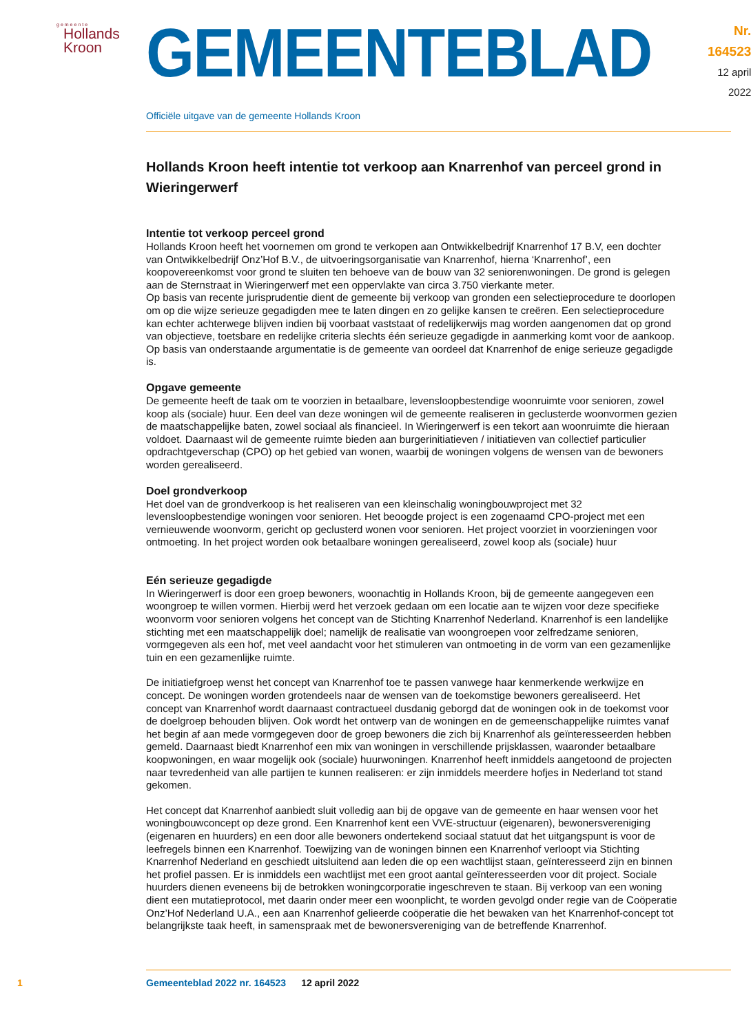gemeente
Hollands
Kroon
GEMEENTEBLAD
Nr. 164523
12 april
2022
Officiële uitgave van de gemeente Hollands Kroon
Hollands Kroon heeft intentie tot verkoop aan Knarrenhof van perceel grond in Wieringerwerf
Intentie tot verkoop perceel grond
Hollands Kroon heeft het voornemen om grond te verkopen aan Ontwikkelbedrijf Knarrenhof 17 B.V, een dochter van Ontwikkelbedrijf Onz’Hof B.V., de uitvoeringsorganisatie van Knarrenhof, hierna ‘Knarrenhof’, een koopovereenkomst voor grond te sluiten ten behoeve van de bouw van 32 seniorenwoningen. De grond is gelegen aan de Sternstraat in Wieringerwerf met een oppervlakte van circa 3.750 vierkante meter.
Op basis van recente jurisprudentie dient de gemeente bij verkoop van gronden een selectieprocedure te doorlopen om op die wijze serieuze gegadigden mee te laten dingen en zo gelijke kansen te creëren. Een selectieprocedure kan echter achterwege blijven indien bij voorbaat vaststaat of redelijkerwijs mag worden aangenomen dat op grond van objectieve, toetsbare en redelijke criteria slechts één serieuze gegadigde in aanmerking komt voor de aankoop. Op basis van onderstaande argumentatie is de gemeente van oordeel dat Knarrenhof de enige serieuze gegadigde is.
Opgave gemeente
De gemeente heeft de taak om te voorzien in betaalbare, levensloopbestendige woonruimte voor senioren, zowel koop als (sociale) huur. Een deel van deze woningen wil de gemeente realiseren in geclusterde woonvormen gezien de maatschappelijke baten, zowel sociaal als financieel. In Wieringerwerf is een tekort aan woonruimte die hieraan voldoet. Daarnaast wil de gemeente ruimte bieden aan burgerinitiatieven / initiatieven van collectief particulier opdrachtgeverschap (CPO) op het gebied van wonen, waarbij de woningen volgens de wensen van de bewoners worden gerealiseerd.
Doel grondverkoop
Het doel van de grondverkoop is het realiseren van een kleinschalig woningbouwproject met 32 levensloopbestendige woningen voor senioren. Het beoogde project is een zogenaamd CPO-project met een vernieuwende woonvorm, gericht op geclusterd wonen voor senioren. Het project voorziet in voorzieningen voor ontmoeting. In het project worden ook betaalbare woningen gerealiseerd, zowel koop als (sociale) huur
Eén serieuze gegadigde
In Wieringerwerf is door een groep bewoners, woonachtig in Hollands Kroon, bij de gemeente aangegeven een woongroep te willen vormen. Hierbij werd het verzoek gedaan om een locatie aan te wijzen voor deze specifieke woonvorm voor senioren volgens het concept van de Stichting Knarrenhof Nederland. Knarrenhof is een landelijke stichting met een maatschappelijk doel; namelijk de realisatie van woongroepen voor zelfredzame senioren, vormgegeven als een hof, met veel aandacht voor het stimuleren van ontmoeting in de vorm van een gezamenlijke tuin en een gezamenlijke ruimte.
De initiatiefgroep wenst het concept van Knarrenhof toe te passen vanwege haar kenmerkende werkwijze en concept. De woningen worden grotendeels naar de wensen van de toekomstige bewoners gerealiseerd. Het concept van Knarrenhof wordt daarnaast contractueel dusdanig geborgd dat de woningen ook in de toekomst voor de doelgroep behouden blijven. Ook wordt het ontwerp van de woningen en de gemeenschappelijke ruimtes vanaf het begin af aan mede vormgegeven door de groep bewoners die zich bij Knarrenhof als geïnteresseerden hebben gemeld. Daarnaast biedt Knarrenhof een mix van woningen in verschillende prijsklassen, waaronder betaalbare koopwoningen, en waar mogelijk ook (sociale) huurwoningen. Knarrenhof heeft inmiddels aangetoond de projecten naar tevredenheid van alle partijen te kunnen realiseren: er zijn inmiddels meerdere hofjes in Nederland tot stand gekomen.
Het concept dat Knarrenhof aanbiedt sluit volledig aan bij de opgave van de gemeente en haar wensen voor het woningbouwconcept op deze grond. Een Knarrenhof kent een VVE-structuur (eigenaren), bewonersvereniging (eigenaren en huurders) en een door alle bewoners ondertekend sociaal statuut dat het uitgangspunt is voor de leefregels binnen een Knarrenhof. Toewijzing van de woningen binnen een Knarrenhof verloopt via Stichting Knarrenhof Nederland en geschiedt uitsluitend aan leden die op een wachtlijst staan, geïnteresseerd zijn en binnen het profiel passen. Er is inmiddels een wachtlijst met een groot aantal geïnteresseerden voor dit project. Sociale huurders dienen eveneens bij de betrokken woningcorporatie ingeschreven te staan. Bij verkoop van een woning dient een mutatieprotocol, met daarin onder meer een woonplicht, te worden gevolgd onder regie van de Coöperatie Onz’Hof Nederland U.A., een aan Knarrenhof gelieerde coöperatie die het bewaken van het Knarrenhof-concept tot belangrijkste taak heeft, in samenspraak met de bewonersvereniging van de betreffende Knarrenhof.
1 Gemeenteblad 2022 nr. 164523 12 april 2022